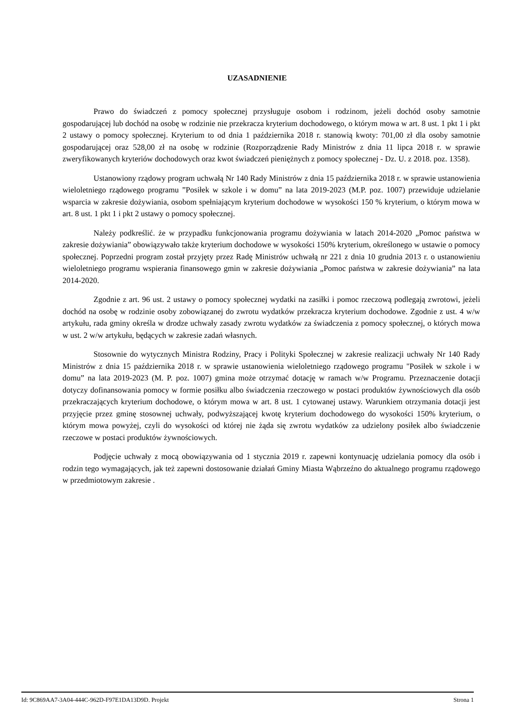UZASADNIENIE
Prawo do świadczeń z pomocy społecznej przysługuje osobom i rodzinom, jeżeli dochód osoby samotnie gospodarującej lub dochód na osobę w rodzinie nie przekracza kryterium dochodowego, o którym mowa w art. 8 ust. 1 pkt 1 i pkt 2 ustawy o pomocy społecznej. Kryterium to od dnia 1 października 2018 r. stanowią kwoty: 701,00 zł dla osoby samotnie gospodarującej oraz 528,00 zł na osobę w rodzinie (Rozporządzenie Rady Ministrów z dnia 11 lipca 2018 r. w sprawie zweryfikowanych kryteriów dochodowych oraz kwot świadczeń pieniężnych z pomocy społecznej - Dz. U. z 2018. poz. 1358).
Ustanowiony rządowy program uchwałą Nr 140 Rady Ministrów z dnia 15 października 2018 r. w sprawie ustanowienia wieloletniego rządowego programu ”Posiłek w szkole i w domu” na lata 2019-2023 (M.P. poz. 1007) przewiduje udzielanie wsparcia w zakresie dożywiania, osobom spełniającym kryterium dochodowe w wysokości 150 % kryterium, o którym mowa w art. 8 ust. 1 pkt 1 i pkt 2 ustawy o pomocy społecznej.
Należy podkreślić. że w przypadku funkcjonowania programu dożywiania w latach 2014-2020 „Pomoc państwa w zakresie dożywiania” obowiązywało także kryterium dochodowe w wysokości 150% kryterium, określonego w ustawie o pomocy społecznej. Poprzedni program został przyjęty przez Radę Ministrów uchwałą nr 221 z dnia 10 grudnia 2013 r. o ustanowieniu wieloletniego programu wspierania finansowego gmin w zakresie dożywiania „Pomoc państwa w zakresie dożywiania” na lata 2014-2020.
Zgodnie z art. 96 ust. 2 ustawy o pomocy społecznej wydatki na zasiłki i pomoc rzeczową podlegają zwrotowi, jeżeli dochód na osobę w rodzinie osoby zobowiązanej do zwrotu wydatków przekracza kryterium dochodowe. Zgodnie z ust. 4 w/w artykułu, rada gminy określa w drodze uchwały zasady zwrotu wydatków za świadczenia z pomocy społecznej, o których mowa w ust. 2 w/w artykułu, będących w zakresie zadań własnych.
Stosownie do wytycznych Ministra Rodziny, Pracy i Polityki Społecznej w zakresie realizacji uchwały Nr 140 Rady Ministrów z dnia 15 października 2018 r. w sprawie ustanowienia wieloletniego rządowego programu "Posiłek w szkole i w domu” na lata 2019-2023 (M. P. poz. 1007) gmina może otrzymać dotację w ramach w/w Programu. Przeznaczenie dotacji dotyczy dofinansowania pomocy w formie posiłku albo świadczenia rzeczowego w postaci produktów żywnościowych dla osób przekraczających kryterium dochodowe, o którym mowa w art. 8 ust. 1 cytowanej ustawy. Warunkiem otrzymania dotacji jest przyjęcie przez gminę stosownej uchwały, podwyższającej kwotę kryterium dochodowego do wysokości 150% kryterium, o którym mowa powyżej, czyli do wysokości od której nie żąda się zwrotu wydatków za udzielony posiłek albo świadczenie rzeczowe w postaci produktów żywnościowych.
Podjęcie uchwały z mocą obowiązywania od 1 stycznia 2019 r. zapewni kontynuację udzielania pomocy dla osób i rodzin tego wymagających, jak też zapewni dostosowanie działań Gminy Miasta Wąbrzeźno do aktualnego programu rządowego w przedmiotowym zakresie .
Id: 9C869AA7-3A04-444C-962D-F97E1DA13D9D. Projekt Strona 1